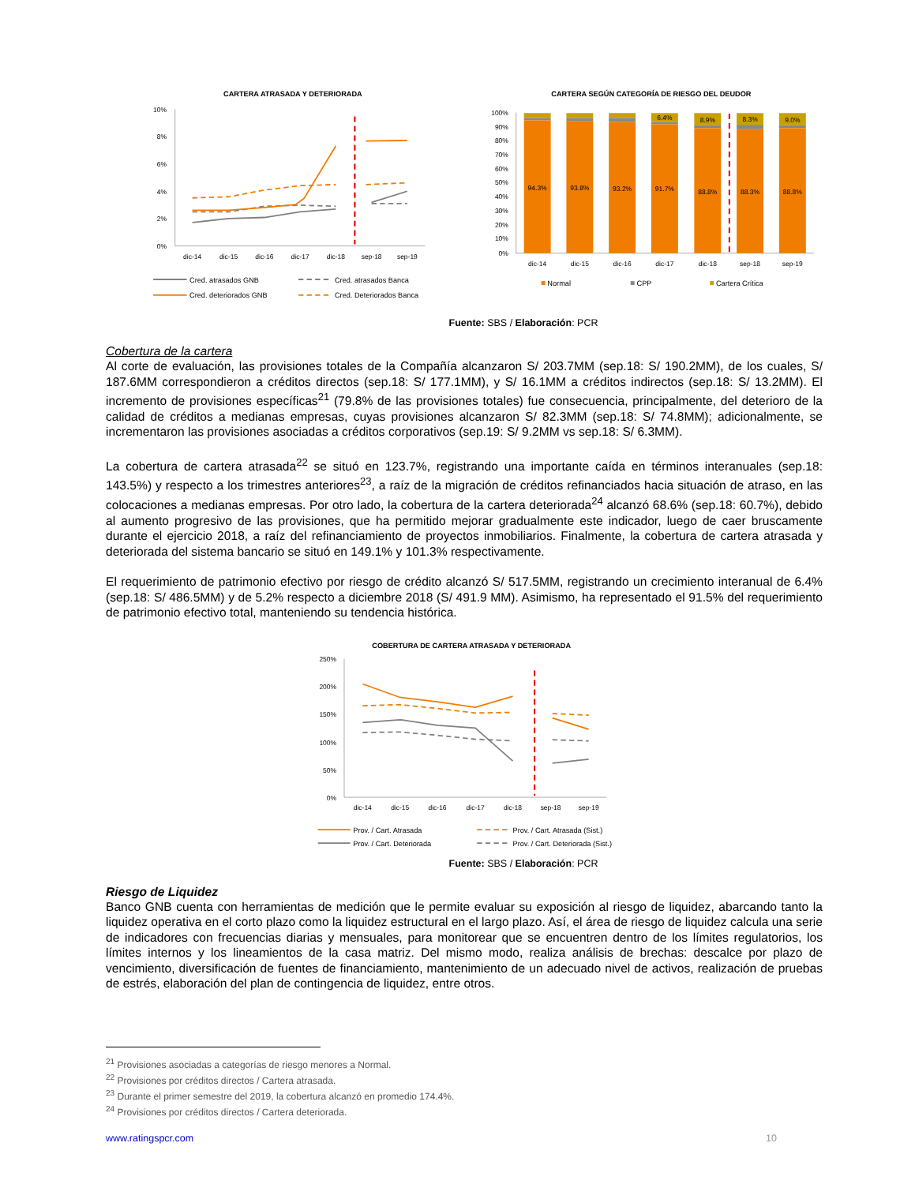CARTERA ATRASADA Y DETERIORADA
CARTERA SEGÚN CATEGORÍA DE RIESGO DEL DEUDOR
10%
8%
6%
4%
2%
0%
dic-14
dic-15
dic-16
dic-17
dic-18
sep-18
sep-19
Cred. atrasados GNB
Cred. atrasados Banca
Cred. deteriorados GNB
Cred. Deteriorados Banca
100%
90%
80%
70%
60%
50%
40%
30%
20%
10%
0%
94.3%
93.8%
93.2%
91.7%
88.8%
88.3%
88.8%
6.4%
8.9%
8.3%
9.0%
dic-14
dic-15
dic-16
dic-17
dic-18
sep-18
sep-19
Normal
CPP
Cartera Crítica
Fuente: SBS / Elaboración: PCR
Cobertura de la cartera
Al corte de evaluación, las provisiones totales de la Compañía alcanzaron S/ 203.7MM (sep.18: S/ 190.2MM), de los cuales, S/ 187.6MM correspondieron a créditos directos (sep.18: S/ 177.1MM), y S/ 16.1MM a créditos indirectos (sep.18: S/ 13.2MM). El incremento de provisiones específicas<sup>21</sup> (79.8% de las provisiones totales) fue consecuencia, principalmente, del deterioro de la calidad de créditos a medianas empresas, cuyas provisiones alcanzaron S/ 82.3MM (sep.18: S/ 74.8MM); adicionalmente, se incrementaron las provisiones asociadas a créditos corporativos (sep.19: S/ 9.2MM vs sep.18: S/ 6.3MM).
La cobertura de cartera atrasada<sup>22</sup> se situó en 123.7%, registrando una importante caída en términos interanuales (sep.18: 143.5%) y respecto a los trimestres anteriores<sup>23</sup>, a raíz de la migración de créditos refinanciados hacia situación de atraso, en las colocaciones a medianas empresas. Por otro lado, la cobertura de la cartera deteriorada<sup>24</sup> alcanzó 68.6% (sep.18: 60.7%), debido al aumento progresivo de las provisiones, que ha permitido mejorar gradualmente este indicador, luego de caer bruscamente durante el ejercicio 2018, a raíz del refinanciamiento de proyectos inmobiliarios. Finalmente, la cobertura de cartera atrasada y deteriorada del sistema bancario se situó en 149.1% y 101.3% respectivamente.
El requerimiento de patrimonio efectivo por riesgo de crédito alcanzó S/ 517.5MM, registrando un crecimiento interanual de 6.4% (sep.18: S/ 486.5MM) y de 5.2% respecto a diciembre 2018 (S/ 491.9 MM). Asimismo, ha representado el 91.5% del requerimiento de patrimonio efectivo total, manteniendo su tendencia histórica.
COBERTURA DE CARTERA ATRASADA Y DETERIORADA
250%
200%
150%
100%
50%
0%
dic-14
dic-15
dic-16
dic-17
dic-18
sep-18
sep-19
Prov. / Cart. Atrasada
Prov. / Cart. Atrasada (Sist.)
Prov. / Cart. Deteriorada
Prov. / Cart. Deteriorada (Sist.)
Fuente: SBS / Elaboración: PCR
Riesgo de Liquidez
Banco GNB cuenta con herramientas de medición que le permite evaluar su exposición al riesgo de liquidez, abarcando tanto la liquidez operativa en el corto plazo como la liquidez estructural en el largo plazo. Así, el área de riesgo de liquidez calcula una serie de indicadores con frecuencias diarias y mensuales, para monitorear que se encuentren dentro de los límites regulatorios, los límites internos y los lineamientos de la casa matriz. Del mismo modo, realiza análisis de brechas: descalce por plazo de vencimiento, diversificación de fuentes de financiamiento, mantenimiento de un adecuado nivel de activos, realización de pruebas de estrés, elaboración del plan de contingencia de liquidez, entre otros.
<sup>21</sup> Provisiones asociadas a categorías de riesgo menores a Normal.
<sup>22</sup> Provisiones por créditos directos / Cartera atrasada.
<sup>23</sup> Durante el primer semestre del 2019, la cobertura alcanzó en promedio 174.4%.
<sup>24</sup> Provisiones por créditos directos / Cartera deteriorada.
www.ratingspcr.com 10